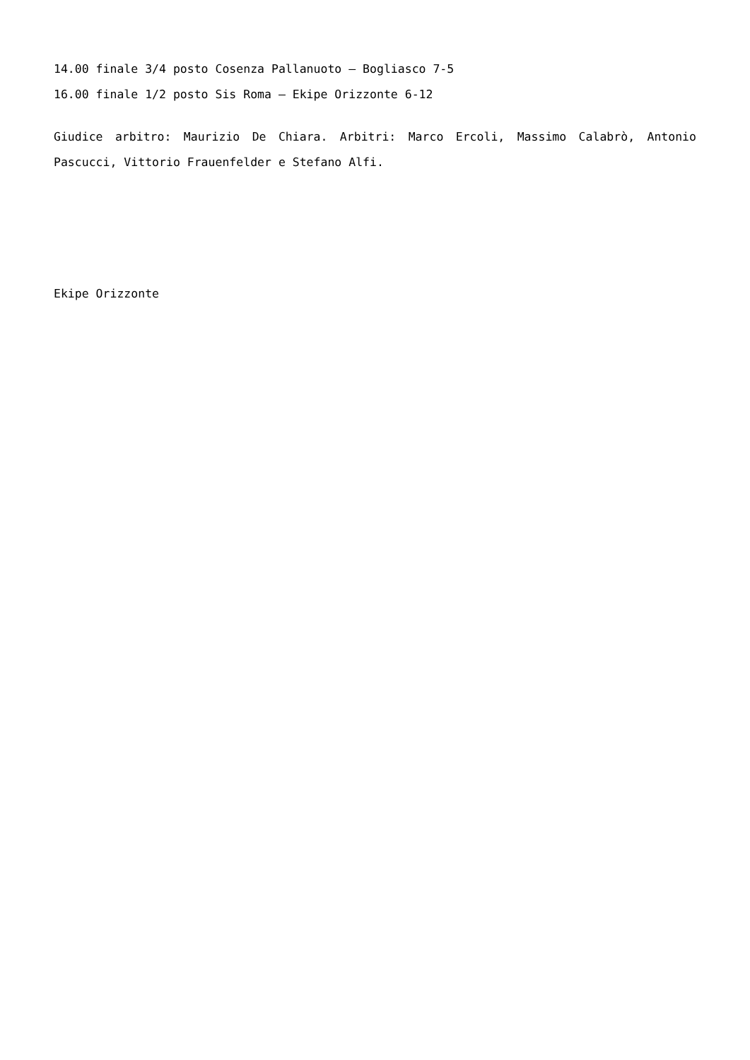14.00 finale 3/4 posto Cosenza Pallanuoto – Bogliasco 7-5
16.00 finale 1/2 posto Sis Roma – Ekipe Orizzonte 6-12
Giudice arbitro: Maurizio De Chiara. Arbitri: Marco Ercoli, Massimo Calabrò, Antonio Pascucci, Vittorio Frauenfelder e Stefano Alfi.
Ekipe Orizzonte